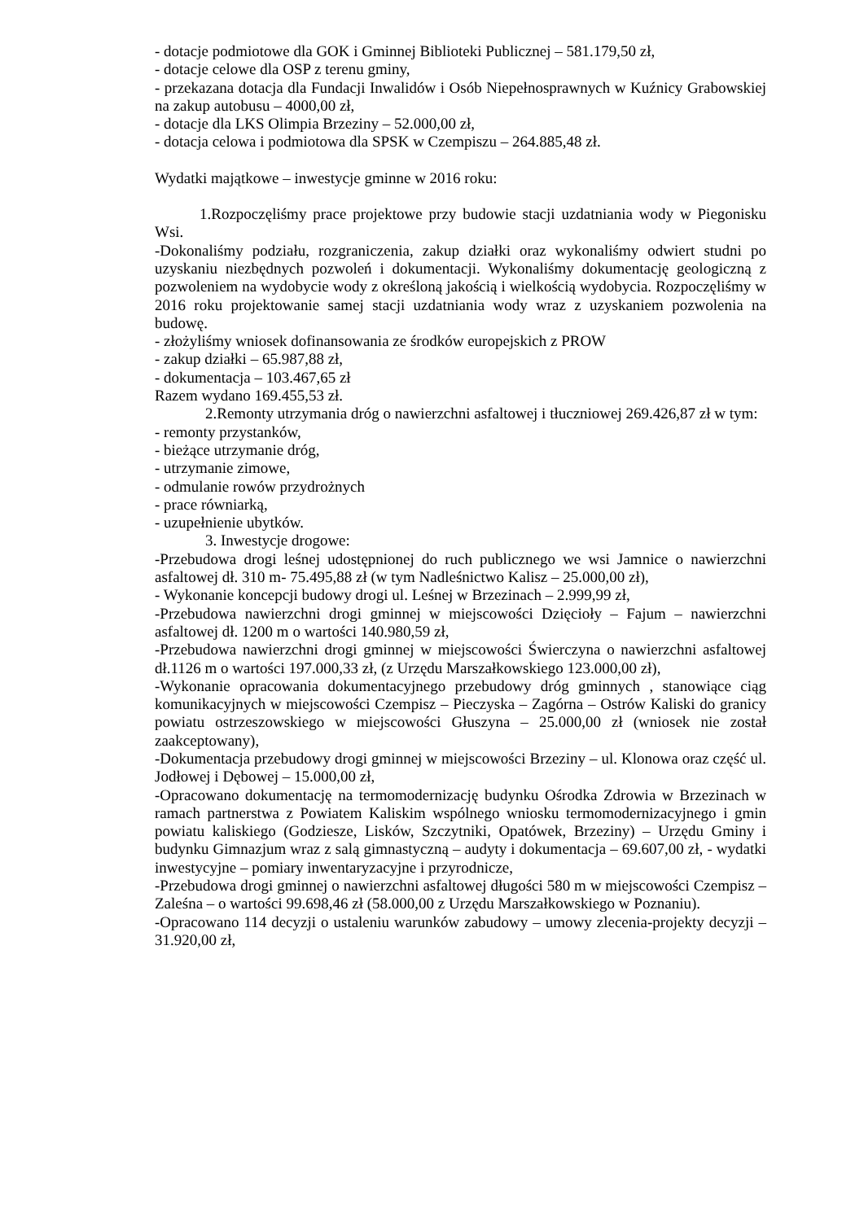- dotacje podmiotowe dla GOK i Gminnej Biblioteki Publicznej – 581.179,50 zł,
- dotacje celowe dla OSP z terenu gminy,
- przekazana dotacja dla Fundacji Inwalidów i Osób Niepełnosprawnych w Kuźnicy Grabowskiej na zakup autobusu – 4000,00 zł,
- dotacje dla LKS Olimpia Brzeziny – 52.000,00 zł,
- dotacja celowa i podmiotowa dla SPSK w Czempiszu – 264.885,48 zł.
Wydatki majątkowe – inwestycje gminne w 2016 roku:
1.Rozpoczęliśmy prace projektowe przy budowie stacji uzdatniania wody w Piegonisku Wsi.
-Dokonaliśmy podziału, rozgraniczenia, zakup działki oraz wykonaliśmy odwiert studni po uzyskaniu niezbędnych pozwoleń i dokumentacji. Wykonaliśmy dokumentację geologiczną z pozwoleniem na wydobycie wody z określoną jakością i wielkością wydobycia. Rozpoczęliśmy w 2016 roku projektowanie samej stacji uzdatniania wody wraz z uzyskaniem pozwolenia na budowę.
- złożyliśmy wniosek dofinansowania ze środków europejskich z PROW
- zakup działki – 65.987,88 zł,
- dokumentacja – 103.467,65 zł
Razem wydano 169.455,53 zł.
2.Remonty utrzymania dróg o nawierzchni asfaltowej i tłuczniowej 269.426,87 zł w tym:
- remonty przystanków,
- bieżące utrzymanie dróg,
- utrzymanie zimowe,
- odmulanie rowów przydrożnych
- prace równiarką,
- uzupełnienie ubytków.
3. Inwestycje drogowe:
-Przebudowa drogi leśnej udostępnionej do ruch publicznego we wsi Jamnice o nawierzchni asfaltowej dł. 310 m- 75.495,88 zł (w tym Nadleśnictwo Kalisz – 25.000,00 zł),
- Wykonanie koncepcji budowy drogi ul. Leśnej w Brzezinach – 2.999,99 zł,
-Przebudowa nawierzchni drogi gminnej w miejscowości Dzięcioły – Fajum – nawierzchni asfaltowej dł. 1200 m o wartości 140.980,59 zł,
-Przebudowa nawierzchni drogi gminnej w miejscowości Świerczyna o nawierzchni asfaltowej dł.1126 m o wartości 197.000,33 zł, (z Urzędu Marszałkowskiego 123.000,00 zł),
-Wykonanie opracowania dokumentacyjnego przebudowy dróg gminnych , stanowiące ciąg komunikacyjnych w miejscowości Czempisz – Pieczyska – Zagórna – Ostrów Kaliski do granicy powiatu ostrzeszowskiego w miejscowości Głuszyna – 25.000,00 zł (wniosek nie został zaakceptowany),
-Dokumentacja przebudowy drogi gminnej w miejscowości Brzeziny – ul. Klonowa oraz część ul. Jodłowej i Dębowej – 15.000,00 zł,
-Opracowano dokumentację na termomodernizację budynku Ośrodka Zdrowia w Brzezinach w ramach partnerstwa z Powiatem Kaliskim wspólnego wniosku termomodernizacyjnego i gmin powiatu kaliskiego (Godziesze, Lisków, Szczytniki, Opatówek, Brzeziny) – Urzędu Gminy i budynku Gimnazjum wraz z salą gimnastyczną – audyty i dokumentacja – 69.607,00 zł, - wydatki inwestycyjne – pomiary inwentaryzacyjne i przyrodnicze,
-Przebudowa drogi gminnej o nawierzchni asfaltowej długości 580 m w miejscowości Czempisz – Zaleśna – o wartości 99.698,46 zł (58.000,00 z Urzędu Marszałkowskiego w Poznaniu).
-Opracowano 114 decyzji o ustaleniu warunków zabudowy – umowy zlecenia-projekty decyzji – 31.920,00 zł,